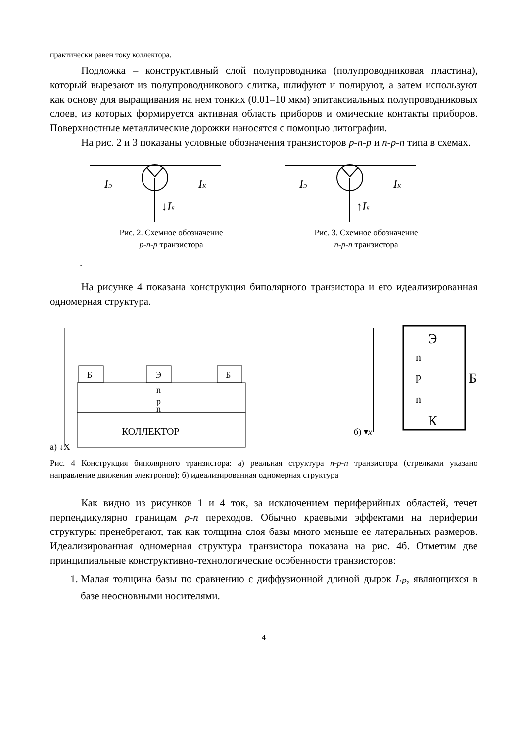практически равен току коллектора.
Подложка – конструктивный слой полупроводника (полупроводниковая пластина), который вырезают из полупроводникового слитка, шлифуют и полируют, а затем используют как основу для выращивания на нем тонких (0.01–10 мкм) эпитаксиальных полупроводниковых слоев, из которых формируется активная область приборов и омические контакты приборов. Поверхностные металлические дорожки наносятся с помощью литографии.
На рис. 2 и 3 показаны условные обозначения транзисторов p-n-p и n-p-n типа в схемах.
IЭ
IК
↓IБ
Рис. 2. Схемное обозначение
p-n-p транзистора
IЭ
IК
↑IБ
Рис. 3. Схемное обозначение
n-p-n транзистора
.
На рисунке 4 показана конструкция биполярного транзистора и его идеализированная одномерная структура.
Б
Э
Б
n
p
n
КОЛЛЕКТОР
а) ↓X
Э
n
p
n
К
Б
б) ▾x
Рис. 4 Конструкция биполярного транзистора: а) реальная структура n-p-n транзистора (стрелками указано направление движения электронов); б) идеализированная одномерная структура
Как видно из рисунков 1 и 4 ток, за исключением периферийных областей, течет перпендикулярно границам p-n переходов. Обычно краевыми эффектами на периферии структуры пренебрегают, так как толщина слоя базы много меньше ее латеральных размеров. Идеализированная одномерная структура транзистора показана на рис. 4б. Отметим две принципиальные конструктивно-технологические особенности транзисторов:
1. Малая толщина базы по сравнению с диффузионной длиной дырок L<sub>P</sub>, являющихся в базе неосновными носителями.
4